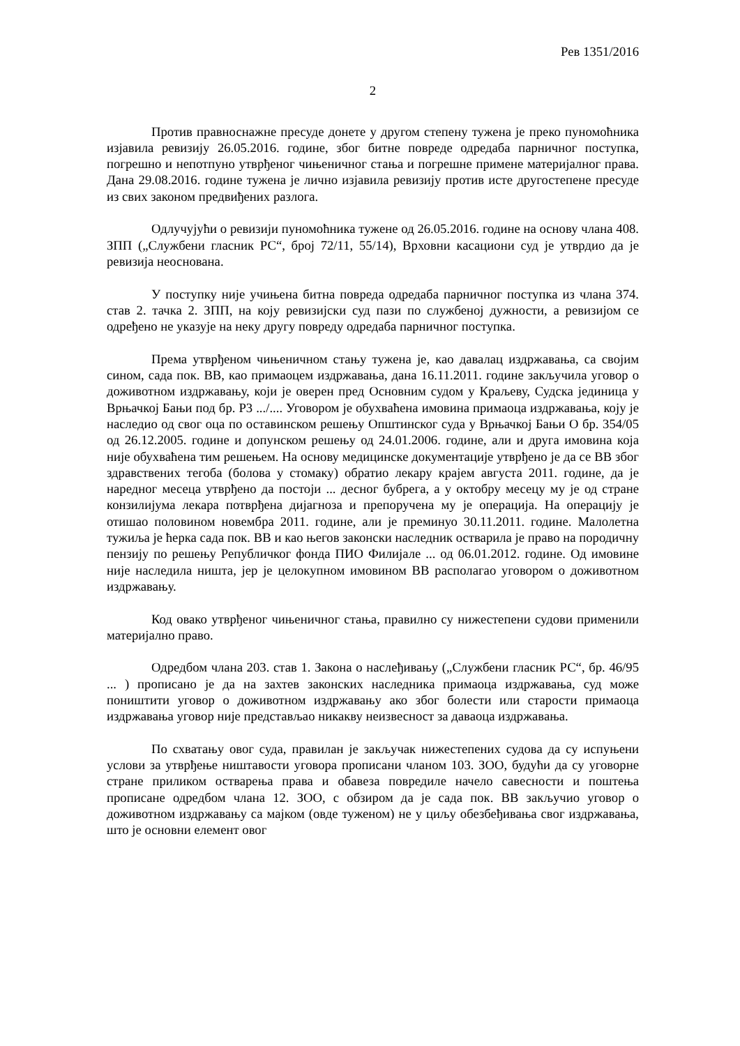Рев 1351/2016
2
Против правноснажне пресуде донете у другом степену тужена је преко пуномоћника изјавила ревизију 26.05.2016. године, због битне повреде одредаба парничног поступка, погрешно и непотпуно утврђеног чињеничног стања и погрешне примене материјалног права. Дана 29.08.2016. године тужена је лично изјавила ревизију против исте другостепене пресуде из свих законом предвиђених разлога.
Одлучујући о ревизији пуномоћника тужене од 26.05.2016. године на основу члана 408. ЗПП („Службени гласник РС“, број 72/11, 55/14), Врховни касациони суд је утврдио да је ревизија неоснована.
У поступку није учињена битна повреда одредаба парничног поступка из члана 374. став 2. тачка 2. ЗПП, на коју ревизијски суд пази по службеној дужности, а ревизијом се одређено не указује на неку другу повреду одредаба парничног поступка.
Према утврђеном чињеничном стању тужена је, као давалац издржавања, са својим сином, сада пок. ВВ, као примаоцем издржавања, дана 16.11.2011. године закључила уговор о доживотном издржавању, који је оверен пред Основним судом у Краљеву, Судска јединица у Врњачкој Бањи под бр. Р3 .../.... Уговором је обухваћена имовина примаоца издржавања, коју је наследио од свог оца по оставинском решењу Општинског суда у Врњачкој Бањи О бр. 354/05 од 26.12.2005. године и допунском решењу од 24.01.2006. године, али и друга имовина која није обухваћена тим решењем. На основу медицинске документације утврђено је да се ВВ због здравствених тегоба (болова у стомаку) обратио лекару крајем августа 2011. године, да је наредног месеца утврђено да постоји ... десног бубрега, а у октобру месецу му је од стране конзилијума лекара потврђена дијагноза и препоручена му је операција. На операцију је отишао половином новембра 2011. године, али је преминуо 30.11.2011. године. Малолетна тужиља је ћерка сада пок. ВВ и као његов законски наследник остварила је право на породичну пензију по решењу Републичког фонда ПИО Филијале ... од 06.01.2012. године. Од имовине није наследила ништа, јер је целокупном имовином ВВ располагао уговором о доживотном издржавању.
Код овако утврђеног чињеничног стања, правилно су нижестепени судови применили материјално право.
Одредбом члана 203. став 1. Закона о наслеђивању („Службени гласник РС“, бр. 46/95 ... ) прописано је да на захтев законских наследника примаоца издржавања, суд може поништити уговор о доживотном издржавању ако због болести или старости примаоца издржавања уговор није представљао никакву неизвесност за даваоца издржавања.
По схватању овог суда, правилан је закључак нижестепених судова да су испуњени услови за утврђење ништавости уговора прописани чланом 103. ЗОО, будући да су уговорне стране приликом остварења права и обавеза повредиле начело савесности и поштења прописане одредбом члана 12. ЗОО, с обзиром да је сада пок. ВВ закључио уговор о доживотном издржавању са мајком (овде туженом) не у циљу обезбеђивања свог издржавања, што је основни елемент овог